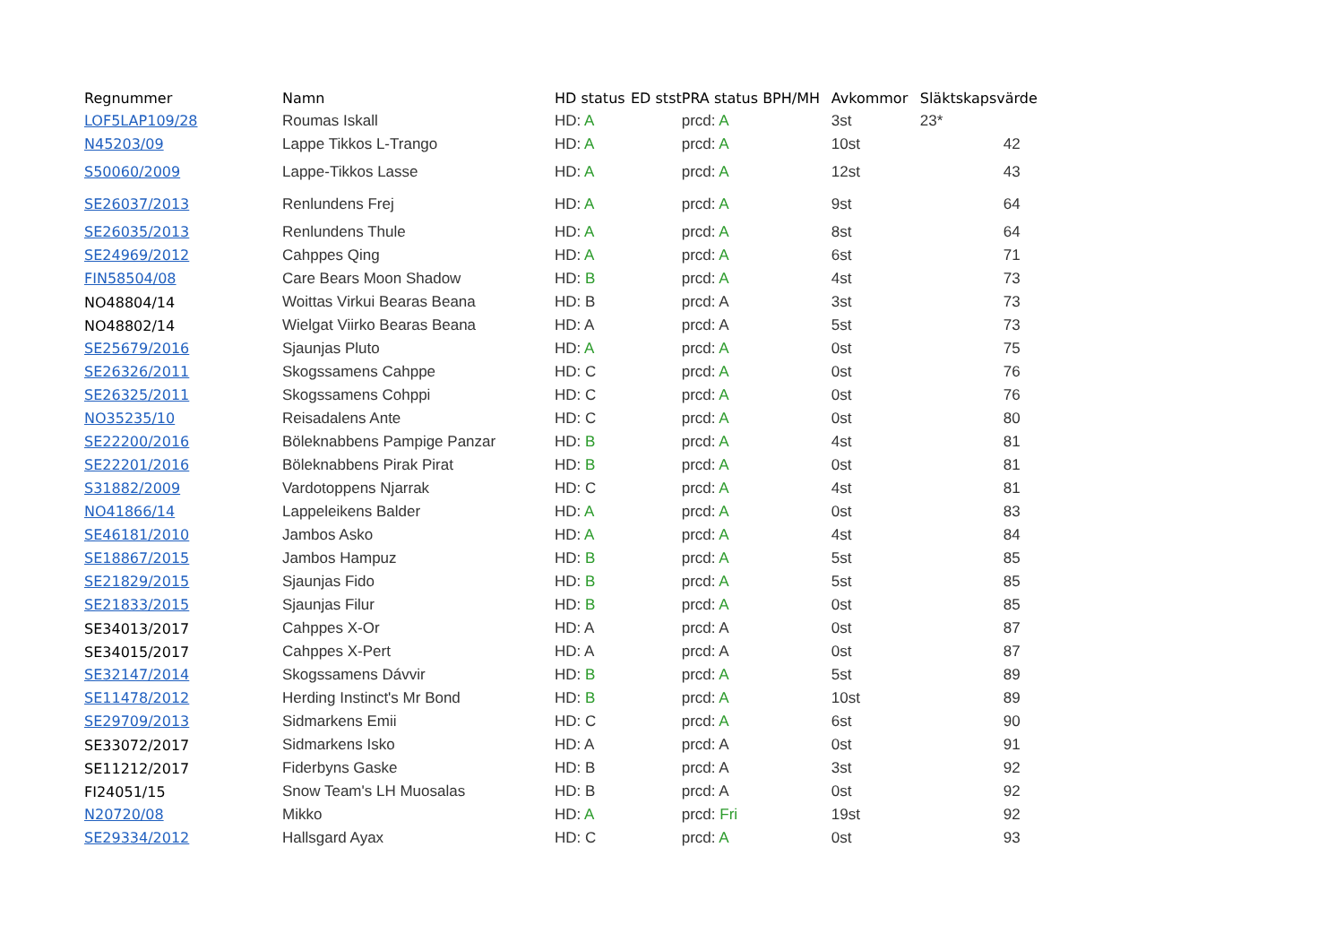| Regnummer | Namn | HD status | ED stst | PRA status BPH/MH | Avkommor | Släktskapsvärde |
| --- | --- | --- | --- | --- | --- | --- |
| LOF5LAP109/28 | Roumas Iskall | HD: A | | prcd: A | 3st | 23* |
| N45203/09 | Lappe Tikkos L-Trango | HD: A | | prcd: A | 10st | 42 |
| S50060/2009 | Lappe-Tikkos Lasse | HD: A | | prcd: A | 12st | 43 |
| SE26037/2013 | Renlundens Frej | HD: A | | prcd: A | 9st | 64 |
| SE26035/2013 | Renlundens Thule | HD: A | | prcd: A | 8st | 64 |
| SE24969/2012 | Cahppes Qing | HD: A | | prcd: A | 6st | 71 |
| FIN58504/08 | Care Bears Moon Shadow | HD: B | | prcd: A | 4st | 73 |
| NO48804/14 | Woittas Virkui Bearas Beana | HD: B | | prcd: A | 3st | 73 |
| NO48802/14 | Wielgat Viirko Bearas Beana | HD: A | | prcd: A | 5st | 73 |
| SE25679/2016 | Sjaunjas Pluto | HD: A | | prcd: A | 0st | 75 |
| SE26326/2011 | Skogssamens Cahppe | HD: C | | prcd: A | 0st | 76 |
| SE26325/2011 | Skogssamens Cohppi | HD: C | | prcd: A | 0st | 76 |
| NO35235/10 | Reisadalens Ante | HD: C | | prcd: A | 0st | 80 |
| SE22200/2016 | Böleknabbens Pampige Panzar | HD: B | | prcd: A | 4st | 81 |
| SE22201/2016 | Böleknabbens Pirak Pirat | HD: B | | prcd: A | 0st | 81 |
| S31882/2009 | Vardotoppens Njarrak | HD: C | | prcd: A | 4st | 81 |
| NO41866/14 | Lappeleikens Balder | HD: A | | prcd: A | 0st | 83 |
| SE46181/2010 | Jambos Asko | HD: A | | prcd: A | 4st | 84 |
| SE18867/2015 | Jambos Hampuz | HD: B | | prcd: A | 5st | 85 |
| SE21829/2015 | Sjaunjas Fido | HD: B | | prcd: A | 5st | 85 |
| SE21833/2015 | Sjaunjas Filur | HD: B | | prcd: A | 0st | 85 |
| SE34013/2017 | Cahppes X-Or | HD: A | | prcd: A | 0st | 87 |
| SE34015/2017 | Cahppes X-Pert | HD: A | | prcd: A | 0st | 87 |
| SE32147/2014 | Skogssamens Dávvir | HD: B | | prcd: A | 5st | 89 |
| SE11478/2012 | Herding Instinct's Mr Bond | HD: B | | prcd: A | 10st | 89 |
| SE29709/2013 | Sidmarkens Emii | HD: C | | prcd: A | 6st | 90 |
| SE33072/2017 | Sidmarkens Isko | HD: A | | prcd: A | 0st | 91 |
| SE11212/2017 | Fiderbyns Gaske | HD: B | | prcd: A | 3st | 92 |
| FI24051/15 | Snow Team's LH Muosalas | HD: B | | prcd: A | 0st | 92 |
| N20720/08 | Mikko | HD: A | | prcd: Fri | 19st | 92 |
| SE29334/2012 | Hallsgard Ayax | HD: C | | prcd: A | 0st | 93 |